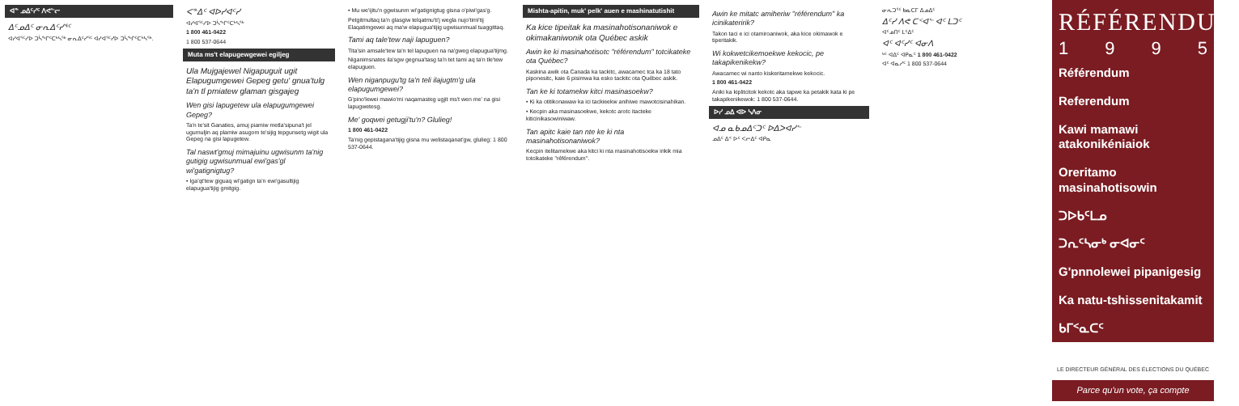ᐊᓐ ᓄᐃᑦᓯᑦ ᐱᕙᓪᓕ
ᐃᑦᓄᐃᑦ ᓂᕆᐃᑦᓯᕐᑦ
ᐊᓯᐊᕐᑦᓯᐅ ᑐᓵᖏᑦᑕᒃᓴᖅ ᓂᕆᐃᑦᓯᕐᑦ ᐊᓯᐊᕐᑦᓯᐅ ᑐᓵᖏᑦᑕᒃᓴᖅ.
ᐸᓐᐃᑦ ᐊᐅᓯᐊᑦᓯ
ᐊᓯᐊᕐᑦᓯᐅ ᑐᓵᖏᑦᑕᒃᓴᖅ
1 800 461-0422
1 800 537-0644
Muta ms't elapugewgewei egiljeg
Ula Mujgajewel Nigapuguit ugit Elapugumgewei Gepeg getu' gnua'tulg ta'n tl pmiatew glaman gisgajeg
Wen gisi lapugetew ula elapugumgewei Gepeg?
Ta'n te'sit Ganaties, amuj piamiw metla'sipuna't jel ugumuljin aq plamiw asugom te'sijig tepgunsetg wigit ula Gepeg na gisi lapugetew.
Tal naswt'gmuj mimajuinu ugwisunm ta'nig gutigig ugwisunmual ewi'gas'gl wi'gatignigtug?
• Iga'qt'tew giguaq wi'gatign ta'n ewi'gasultijig elapugua'tijig gmitgig.
• Mu we'ijitu'n ggwisunm wi'gatignigtug gisna o'piwi'gas'g.
Petgitmultaq ta'n glasgiw telqatmu'ti'j wegla nujo'timi'tij Elaqatimgewei aq ma'w elapugua'tijig ugwisunmual tuaggittaq.
Tami aq tale'tew naji lapuguen?
Tita'sin amsale'tew ta'n tel lapuguen na na'gweg elapugua'tijmg.
Niganimsnates ila'sgw gegnua'tasg ta'n tet tami aq ta'n tle'tew elapuguen.
Wen niganpugu'tg ta'n teli ilajugtm'g ula elapugumgewei?
G'pino'lewei mawio'mi naqamasteg ugjit ms't wen me' na gisi lapugwetesg.
Me' goqwei getugji'tu'n? Glulieg!
1 800 461-0422
Ta'nig gepistagana'tijig gisna mu welistaqanat'gw, glulieg: 1 800 537-0644.
Mishta-apitin, muk' pelk' auen e mashinatutishit
Ka kice tipeitak ka masinahotisonaniwok e okimakaniwonik ota Québec askik
Awin ke ki masinahotisotc "référendum" totcikateke ota Québec?
Kaskina awik ota Canada ka tackitc, awacamec tca ka 18 tato piponesitc, kaie 6 pisimwa ka esko tackitc ota Québec askik.
Tan ke ki totamekw kitci masinasoekw?
• Ki ka otitikonawaw ka ici tackieekw anihiwe mawotcisinahikan.
• Kecpin aka masinasoekwe, kekotc arotc itacteke kiticinikasowiniwaw.
Tan apitc kaie tan nte ke ki nta masinahotisonaniwok?
Kecpin itelitamekwe aka kitci ki nta masinahotisoekw irikik mia totcikateke "référendum".
Awin ke mitatc amiheriw "référendum" ka icinikateririk?
Takon taci e ici otamiroaniwok, aka kice okimawok e tiperitakik.
Wi kokwetcikemoekwe kekocic, pe takapikenikekw?
Awacamec wi nanto kiskeritamekwe kekocic.
1 800 461-0422
Aniki ka kiplitcitok kekotc aka tapwe ka petakik kata ki pe takapikenikewok: 1 800 537-0644.
ᐅᓯ ᓄᐃ ᐊᐅ ᓴᐱᓂ
ᐊᓄ ᓇᑲᓄᐃᑦᑐᑦ ᐅᐃᐳᐊᓯᓪ
ᓄᐃᑦ ᐃᑉ ᐅᑦ ᐸᓕᐃᑦ ᐊᑭᓇ
ᓂᕆᑐᕐᑦ ᑲᓇᑕᒥ ᐃᓄᐃᑦ
ᐃᑦᓯ ᐱᕙ ᑕᑉᐊᓪ ᐊᑦ ᒪᑐᑦ
ᐊᑦᓄᑎᑦ ᒪᑦᐃᑦ
ᐊᑦ ᐊᑦᓯᑦ ᐊᓂᐱ
ᒃᑦ ᐊᐃᑦ ᐊᑭᓇᑦ 1 800 461-0422
ᐊᑦ ᐊᓇᓯᑦ 1 800 537-0644
RÉFÉRENDUM
1995
Référendum
Referendum
Kawi mamawi atakonikéniaiok
Oreritamo masinahotisowin
ᑐᐅᑲᑦᒪᓄ
ᑐᕆᑦᓴᓂᒃ ᓂᐊᓂᑦ
G'pnnolewei pipanigesig
Ka natu-tshissenitakamit
ᑲᒥᑉᓇᑕᑦ
LE DIRECTEUR GÉNÉRAL DES ÉLECTIONS DU QUÉBEC
Parce qu'un vote, ça compte